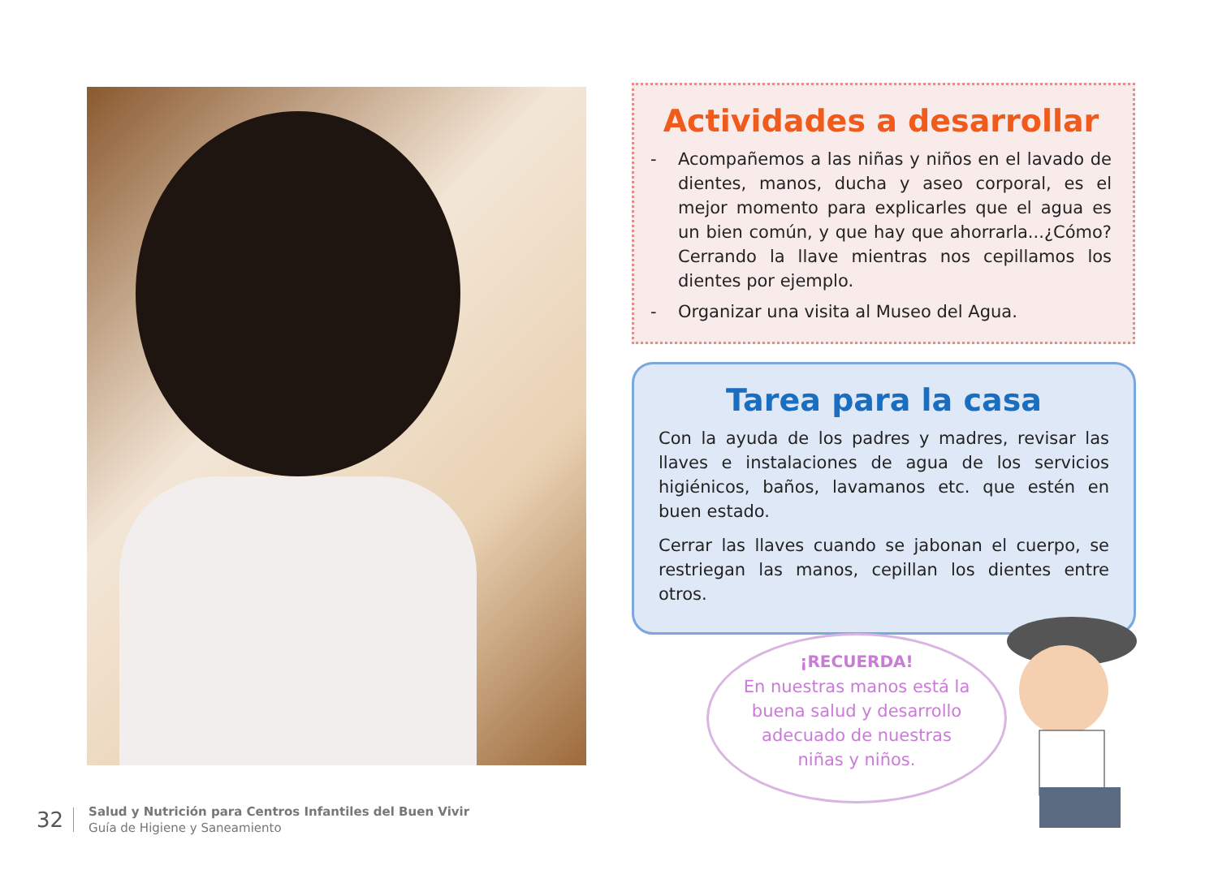Actividades a desarrollar
- Acompañemos a las niñas y niños en el lavado de dientes, manos, ducha y aseo corporal, es el mejor momento para explicarles que el agua es un bien común, y que hay que ahorrarla...¿Cómo? Cerrando la llave mientras nos cepillamos los dientes por ejemplo.
- Organizar una visita al Museo del Agua.
Tarea para la casa
Con la ayuda de los padres y madres, revisar las llaves e instalaciones de agua de los servicios higiénicos, baños, lavamanos etc. que estén en buen estado.
Cerrar las llaves cuando se jabonan el cuerpo, se restriegan las manos, cepillan los dientes entre otros.
¡RECUERDA!
En nuestras manos está la buena salud y desarrollo adecuado de nuestras niñas y niños.
32
Salud y Nutrición para Centros Infantiles del Buen Vivir
Guía de Higiene y Saneamiento